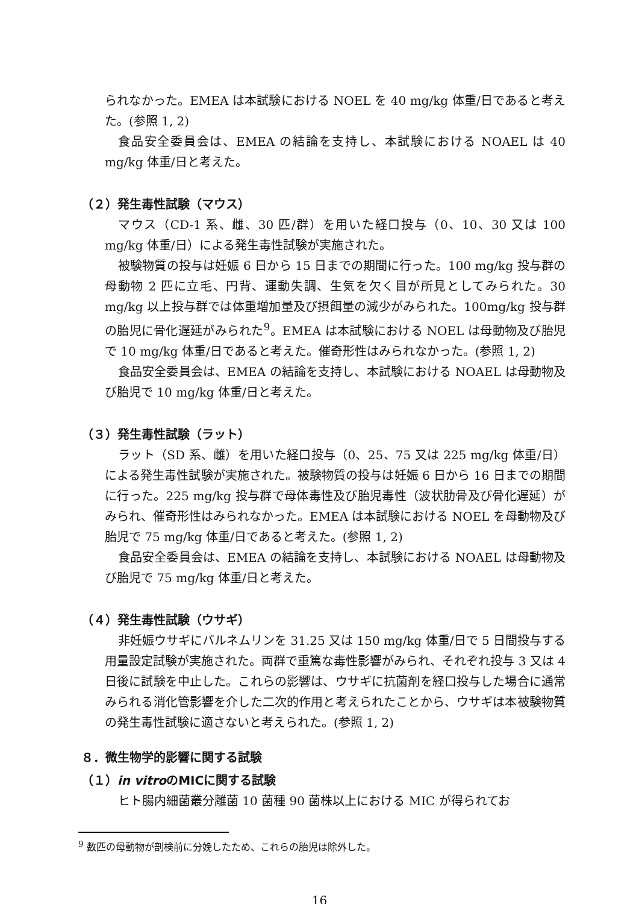られなかった。EMEA は本試験における NOEL を 40 mg/kg 体重/日であると考えた。(参照 1, 2)
食品安全委員会は、EMEA の結論を支持し、本試験における NOAEL は 40 mg/kg 体重/日と考えた。
（２）発生毒性試験（マウス）
マウス（CD-1 系、雌、30 匹/群）を用いた経口投与（0、10、30 又は 100 mg/kg 体重/日）による発生毒性試験が実施された。
被験物質の投与は妊娠 6 日から 15 日までの期間に行った。100 mg/kg 投与群の母動物 2 匹に立毛、円背、運動失調、生気を欠く目が所見としてみられた。30 mg/kg 以上投与群では体重増加量及び摂餌量の減少がみられた。100mg/kg 投与群の胎児に骨化遅延がみられた<sup>9</sup>。EMEA は本試験における NOEL は母動物及び胎児で 10 mg/kg 体重/日であると考えた。催奇形性はみられなかった。(参照 1, 2)
食品安全委員会は、EMEA の結論を支持し、本試験における NOAEL は母動物及び胎児で 10 mg/kg 体重/日と考えた。
（３）発生毒性試験（ラット）
ラット（SD 系、雌）を用いた経口投与（0、25、75 又は 225 mg/kg 体重/日）による発生毒性試験が実施された。被験物質の投与は妊娠 6 日から 16 日までの期間に行った。225 mg/kg 投与群で母体毒性及び胎児毒性（波状肋骨及び骨化遅延）がみられ、催奇形性はみられなかった。EMEA は本試験における NOEL を母動物及び胎児で 75 mg/kg 体重/日であると考えた。(参照 1, 2)
食品安全委員会は、EMEA の結論を支持し、本試験における NOAEL は母動物及び胎児で 75 mg/kg 体重/日と考えた。
（４）発生毒性試験（ウサギ）
非妊娠ウサギにバルネムリンを 31.25 又は 150 mg/kg 体重/日で 5 日間投与する用量設定試験が実施された。両群で重篤な毒性影響がみられ、それぞれ投与 3 又は 4 日後に試験を中止した。これらの影響は、ウサギに抗菌剤を経口投与した場合に通常みられる消化管影響を介した二次的作用と考えられたことから、ウサギは本被験物質の発生毒性試験に適さないと考えられた。(参照 1, 2)
８．微生物学的影響に関する試験
（１）in vitroのMICに関する試験
ヒト腸内細菌叢分離菌 10 菌種 90 菌株以上における MIC が得られてお
<sup>9</sup> 数匹の母動物が剖検前に分娩したため、これらの胎児は除外した。
16